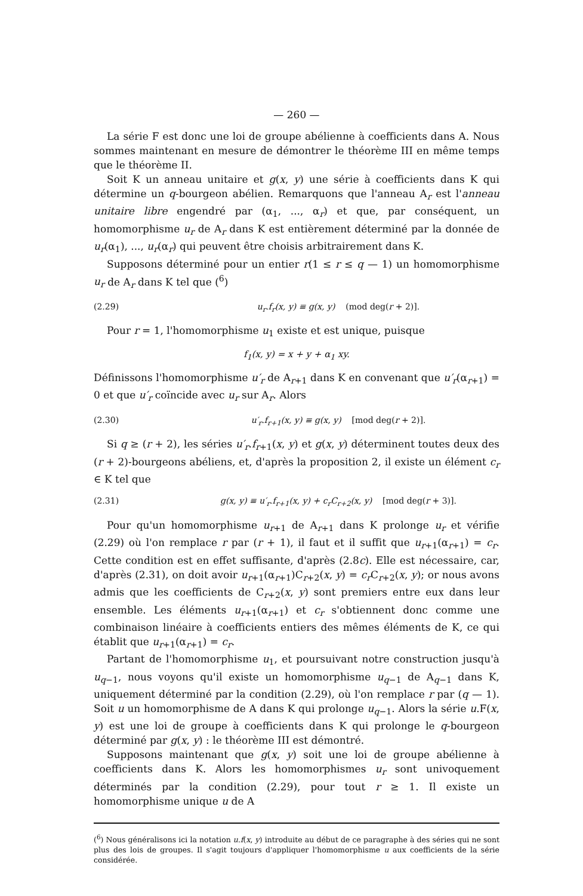— 260 —
La série F est donc une loi de groupe abélienne à coefficients dans A. Nous sommes maintenant en mesure de démontrer le théorème III en même temps que le théorème II.
Soit K un anneau unitaire et g(x, y) une série à coefficients dans K qui détermine un q-bourgeon abélien. Remarquons que l'anneau A<sub>r</sub> est l'anneau unitaire libre engendré par (α<sub>1</sub>, ..., α<sub>r</sub>) et que, par conséquent, un homomorphisme u<sub>r</sub> de A<sub>r</sub> dans K est entièrement déterminé par la donnée de u<sub>r</sub>(α<sub>1</sub>), ..., u<sub>r</sub>(α<sub>r</sub>) qui peuvent être choisis arbitrairement dans K.
Supposons déterminé pour un entier r(1 ≤ r ≤ q — 1) un homomorphisme u<sub>r</sub> de A<sub>r</sub> dans K tel que (<sup>6</sup>)
(2.29) u<sub>r</sub>.f<sub>r</sub>(x, y) ≡ g(x, y) (mod deg(r + 2)].
Pour r = 1, l'homomorphisme u<sub>1</sub> existe et est unique, puisque
f<sub>1</sub>(x, y) = x + y + α<sub>1</sub> xy.
Définissons l'homomorphisme u′<sub>r</sub> de A<sub>r+1</sub> dans K en convenant que u′<sub>r</sub>(α<sub>r+1</sub>) = 0 et que u′<sub>r</sub> coïncide avec u<sub>r</sub> sur A<sub>r</sub>. Alors
(2.30) u′<sub>r</sub>.f<sub>r+1</sub>(x, y) ≡ g(x, y) [mod deg(r + 2)].
Si q ≥ (r + 2), les séries u′<sub>r</sub>.f<sub>r+1</sub>(x, y) et g(x, y) déterminent toutes deux des (r + 2)-bourgeons abéliens, et, d'après la proposition 2, il existe un élément c<sub>r</sub> ∈ K tel que
(2.31) g(x, y) ≡ u′<sub>r</sub>.f<sub>r+1</sub>(x, y) + c<sub>r</sub>C<sub>r+2</sub>(x, y) [mod deg(r + 3)].
Pour qu'un homomorphisme u<sub>r+1</sub> de A<sub>r+1</sub> dans K prolonge u<sub>r</sub> et vérifie (2.29) où l'on remplace r par (r + 1), il faut et il suffit que u<sub>r+1</sub>(α<sub>r+1</sub>) = c<sub>r</sub>. Cette condition est en effet suffisante, d'après (2.8c). Elle est nécessaire, car, d'après (2.31), on doit avoir u<sub>r+1</sub>(α<sub>r+1</sub>)C<sub>r+2</sub>(x, y) = c<sub>r</sub> C<sub>r+2</sub>(x, y); or nous avons admis que les coefficients de C<sub>r+2</sub>(x, y) sont premiers entre eux dans leur ensemble. Les éléments u<sub>r+1</sub>(α<sub>r+1</sub>) et c<sub>r</sub> s'obtiennent donc comme une combinaison linéaire à coefficients entiers des mêmes éléments de K, ce qui établit que u<sub>r+1</sub>(α<sub>r+1</sub>) = c<sub>r</sub>.
Partant de l'homomorphisme u<sub>1</sub>, et poursuivant notre construction jusqu'à u<sub>q−1</sub>, nous voyons qu'il existe un homomorphisme u<sub>q−1</sub> de A<sub>q−1</sub> dans K, uniquement déterminé par la condition (2.29), où l'on remplace r par (q — 1). Soit u un homomorphisme de A dans K qui prolonge u<sub>q−1</sub>. Alors la série u.F(x, y) est une loi de groupe à coefficients dans K qui prolonge le q-bourgeon déterminé par g(x, y) : le théorème III est démontré.
Supposons maintenant que g(x, y) soit une loi de groupe abélienne à coefficients dans K. Alors les homomorphismes u<sub>r</sub> sont univoquement déterminés par la condition (2.29), pour tout r ≥ 1. Il existe un homomorphisme unique u de A
(<sup>6</sup>) Nous généralisons ici la notation u.f(x, y) introduite au début de ce paragraphe à des séries qui ne sont plus des lois de groupes. Il s'agit toujours d'appliquer l'homomorphisme u aux coefficients de la série considérée.